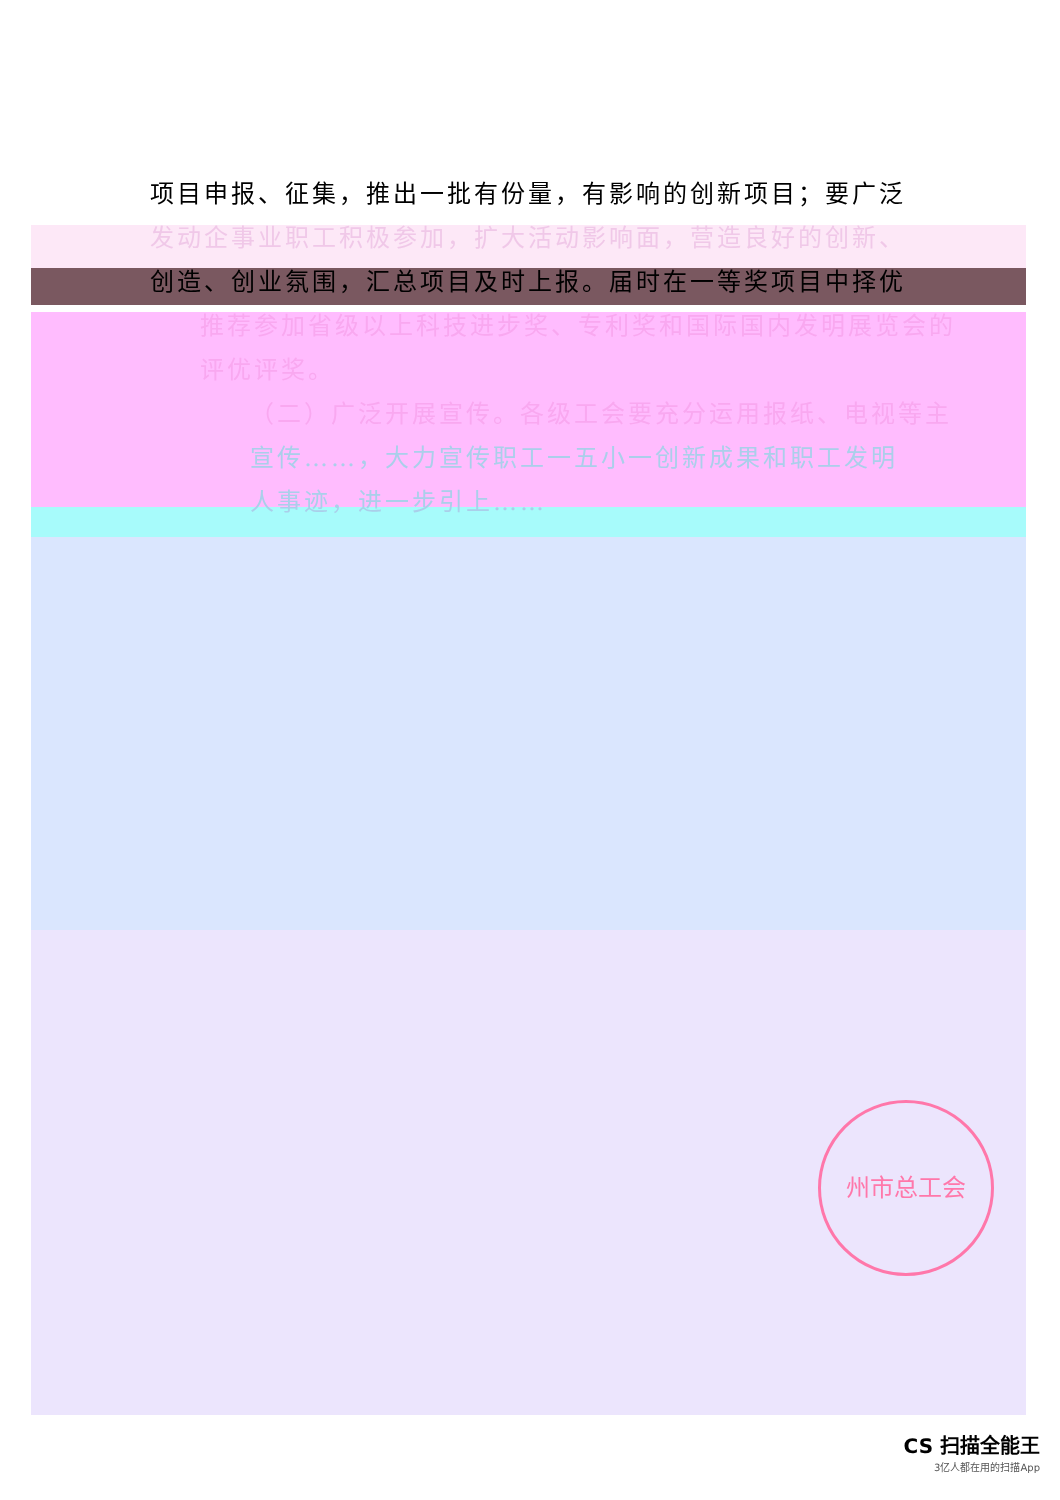项目申报、征集，推出一批有份量，有影响的创新项目；要广泛
发动企事业职工积极参加，扩大活动影响面，营造良好的创新、
创造、创业氛围，汇总项目及时上报。届时在一等奖项目中择优
推荐参加省级以上科技进步奖、专利奖和国际国内发明展览会的
评优评奖。
（二）广泛开展宣传。各级工会要充分运用报纸、电视等主
宣传……，大力宣传职工一五小一创新成果和职工发明
人事迹，进一步引上……
州市总工会
CS 扫描全能王
3亿人都在用的扫描App